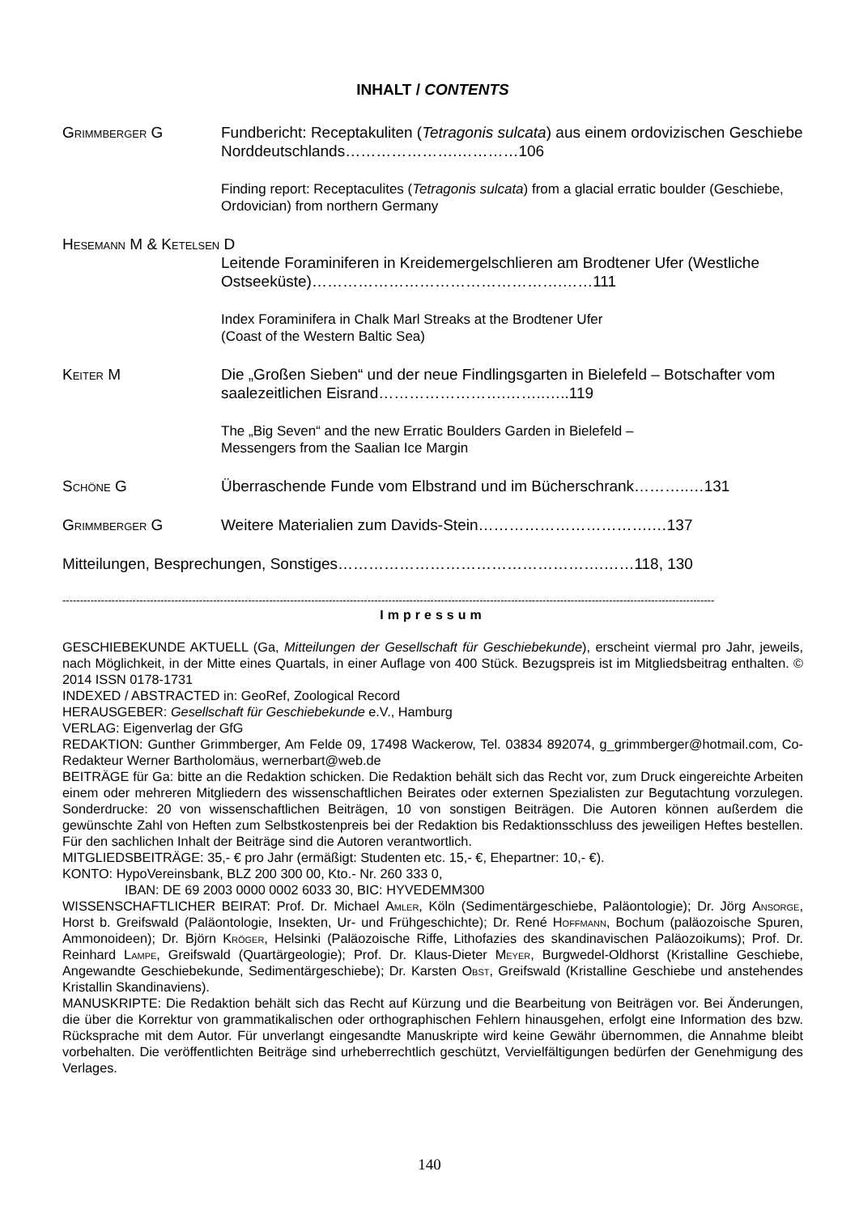INHALT / CONTENTS
Grimmberger G Fundbericht: Receptakuliten (Tetragonis sulcata) aus einem ordovizischen Geschiebe Norddeutschlands………………….…………106
Finding report: Receptaculites (Tetragonis sulcata) from a glacial erratic boulder (Geschiebe, Ordovician) from northern Germany
Hesemann M & Ketelsen D
Leitende Foraminiferen in Kreidemergelschlieren am Brodtener Ufer (Westliche Ostseeküste)………………………………………….……111
Index Foraminifera in Chalk Marl Streaks at the Brodtener Ufer
(Coast of the Western Baltic Sea)
Keiter M Die „Großen Sieben“ und der neue Findlingsgarten in Bielefeld – Botschafter vom saalezeitlichen Eisrand…………………….……..…..119
The „Big Seven“ and the new Erratic Boulders Garden in Bielefeld –
Messengers from the Saalian Ice Margin
Schöne G Überraschende Funde vom Elbstrand und im Bücherschrank………..…131
Grimmberger G Weitere Materialien zum Davids-Stein…………………………….…137
Mitteilungen, Besprechungen, Sonstiges…………………………………………….……118, 130
------------------------------------------------------------------------------------------------------------------------------------------------------------------------------------------
Impressum
GESCHIEBEKUNDE AKTUELL (Ga, Mitteilungen der Gesellschaft für Geschiebekunde), erscheint viermal pro Jahr, jeweils, nach Möglichkeit, in der Mitte eines Quartals, in einer Auflage von 400 Stück. Bezugspreis ist im Mitgliedsbeitrag enthalten. © 2014 ISSN 0178-1731
INDEXED / ABSTRACTED in: GeoRef, Zoological Record
HERAUSGEBER: Gesellschaft für Geschiebekunde e.V., Hamburg
VERLAG: Eigenverlag der GfG
REDAKTION: Gunther Grimmberger, Am Felde 09, 17498 Wackerow, Tel. 03834 892074, g_grimmberger@hotmail.com, Co-Redakteur Werner Bartholomäus, wernerbart@web.de
BEITRÄGE für Ga: bitte an die Redaktion schicken. Die Redaktion behält sich das Recht vor, zum Druck eingereichte Arbeiten einem oder mehreren Mitgliedern des wissenschaftlichen Beirates oder externen Spezialisten zur Begutachtung vorzulegen. Sonderdrucke: 20 von wissenschaftlichen Beiträgen, 10 von sonstigen Beiträgen. Die Autoren können außerdem die gewünschte Zahl von Heften zum Selbstkostenpreis bei der Redaktion bis Redaktionsschluss des jeweiligen Heftes bestellen. Für den sachlichen Inhalt der Beiträge sind die Autoren verantwortlich.
MITGLIEDSBEITRÄGE: 35,- € pro Jahr (ermäßigt: Studenten etc. 15,- €, Ehepartner: 10,- €).
KONTO: HypoVereinsbank, BLZ 200 300 00, Kto.- Nr. 260 333 0,
IBAN: DE 69 2003 0000 0002 6033 30, BIC: HYVEDEMM300
WISSENSCHAFTLICHER BEIRAT: Prof. Dr. Michael Amler, Köln (Sedimentärgeschiebe, Paläontologie); Dr. Jörg Ansorge, Horst b. Greifswald (Paläontologie, Insekten, Ur- und Frühgeschichte); Dr. René Hoffmann, Bochum (paläozoische Spuren, Ammonoideen); Dr. Björn Kröger, Helsinki (Paläozoische Riffe, Lithofazies des skandinavischen Paläozoikums); Prof. Dr. Reinhard Lampe, Greifswald (Quartärgeologie); Prof. Dr. Klaus-Dieter Meyer, Burgwedel-Oldhorst (Kristalline Geschiebe, Angewandte Geschiebekunde, Sedimentärgeschiebe); Dr. Karsten Obst, Greifswald (Kristalline Geschiebe und anstehendes Kristallin Skandinaviens).
MANUSKRIPTE: Die Redaktion behält sich das Recht auf Kürzung und die Bearbeitung von Beiträgen vor. Bei Änderungen, die über die Korrektur von grammatikalischen oder orthographischen Fehlern hinausgehen, erfolgt eine Information des bzw. Rücksprache mit dem Autor. Für unverlangt eingesandte Manuskripte wird keine Gewähr übernommen, die Annahme bleibt vorbehalten. Die veröffentlichten Beiträge sind urheberrechtlich geschützt, Vervielfältigungen bedürfen der Genehmigung des Verlages.
140